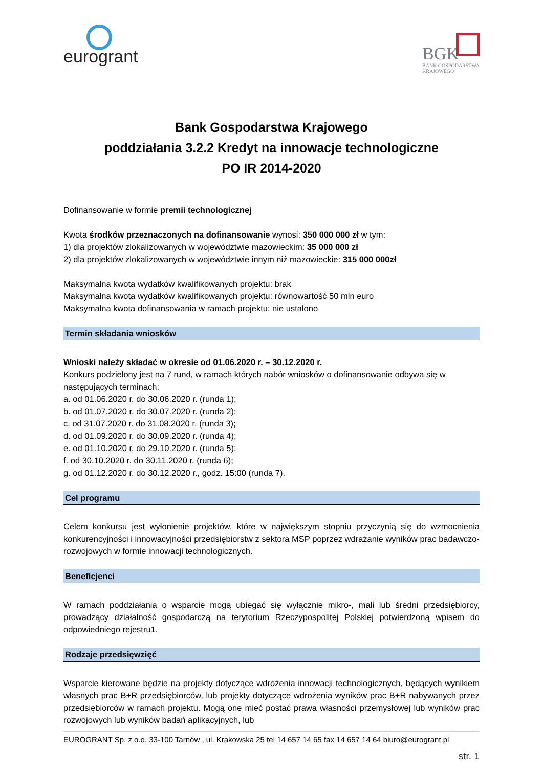eurogrant
BGK
BANK GOSPODARSTWA
KRAJOWEGO
Bank Gospodarstwa Krajowego
poddziałania 3.2.2 Kredyt na innowacje technologiczne
PO IR 2014-2020
Dofinansowanie w formie premii technologicznej
Kwota środków przeznaczonych na dofinansowanie wynosi: 350 000 000 zł w tym:
1) dla projektów zlokalizowanych w województwie mazowieckim: 35 000 000 zł
2) dla projektów zlokalizowanych w województwie innym niż mazowieckie: 315 000 000zł
Maksymalna kwota wydatków kwalifikowanych projektu: brak
Maksymalna kwota wydatków kwalifikowanych projektu: równowartość 50 mln euro
Maksymalna kwota dofinansowania w ramach projektu: nie ustalono
Termin składania wniosków
Wnioski należy składać w okresie od 01.06.2020 r. – 30.12.2020 r.
Konkurs podzielony jest na 7 rund, w ramach których nabór wniosków o dofinansowanie odbywa się w następujących terminach:
a. od 01.06.2020 r. do 30.06.2020 r. (runda 1);
b. od 01.07.2020 r. do 30.07.2020 r. (runda 2);
c. od 31.07.2020 r. do 31.08.2020 r. (runda 3);
d. od 01.09.2020 r. do 30.09.2020 r. (runda 4);
e. od 01.10.2020 r. do 29.10.2020 r. (runda 5);
f. od 30.10.2020 r. do 30.11.2020 r. (runda 6);
g. od 01.12.2020 r. do 30.12.2020 r., godz. 15:00 (runda 7).
Cel programu
Celem konkursu jest wyłonienie projektów, które w największym stopniu przyczynią się do wzmocnienia konkurencyjności i innowacyjności przedsiębiorstw z sektora MSP poprzez wdrażanie wyników prac badawczo-rozwojowych w formie innowacji technologicznych.
Beneficjenci
W ramach poddziałania o wsparcie mogą ubiegać się wyłącznie mikro-, mali lub średni przedsiębiorcy, prowadzący działalność gospodarczą na terytorium Rzeczypospolitej Polskiej potwierdzoną wpisem do odpowiedniego rejestru1.
Rodzaje przedsięwzięć
Wsparcie kierowane będzie na projekty dotyczące wdrożenia innowacji technologicznych, będących wynikiem własnych prac B+R przedsiębiorców, lub projekty dotyczące wdrożenia wyników prac B+R nabywanych przez przedsiębiorców w ramach projektu. Mogą one mieć postać prawa własności przemysłowej lub wyników prac rozwojowych lub wyników badań aplikacyjnych, lub
EUROGRANT Sp. z o.o. 33-100 Tarnów , ul. Krakowska 25 tel 14 657 14 65 fax 14 657 14 64 biuro@eurogrant.pl
str. 1